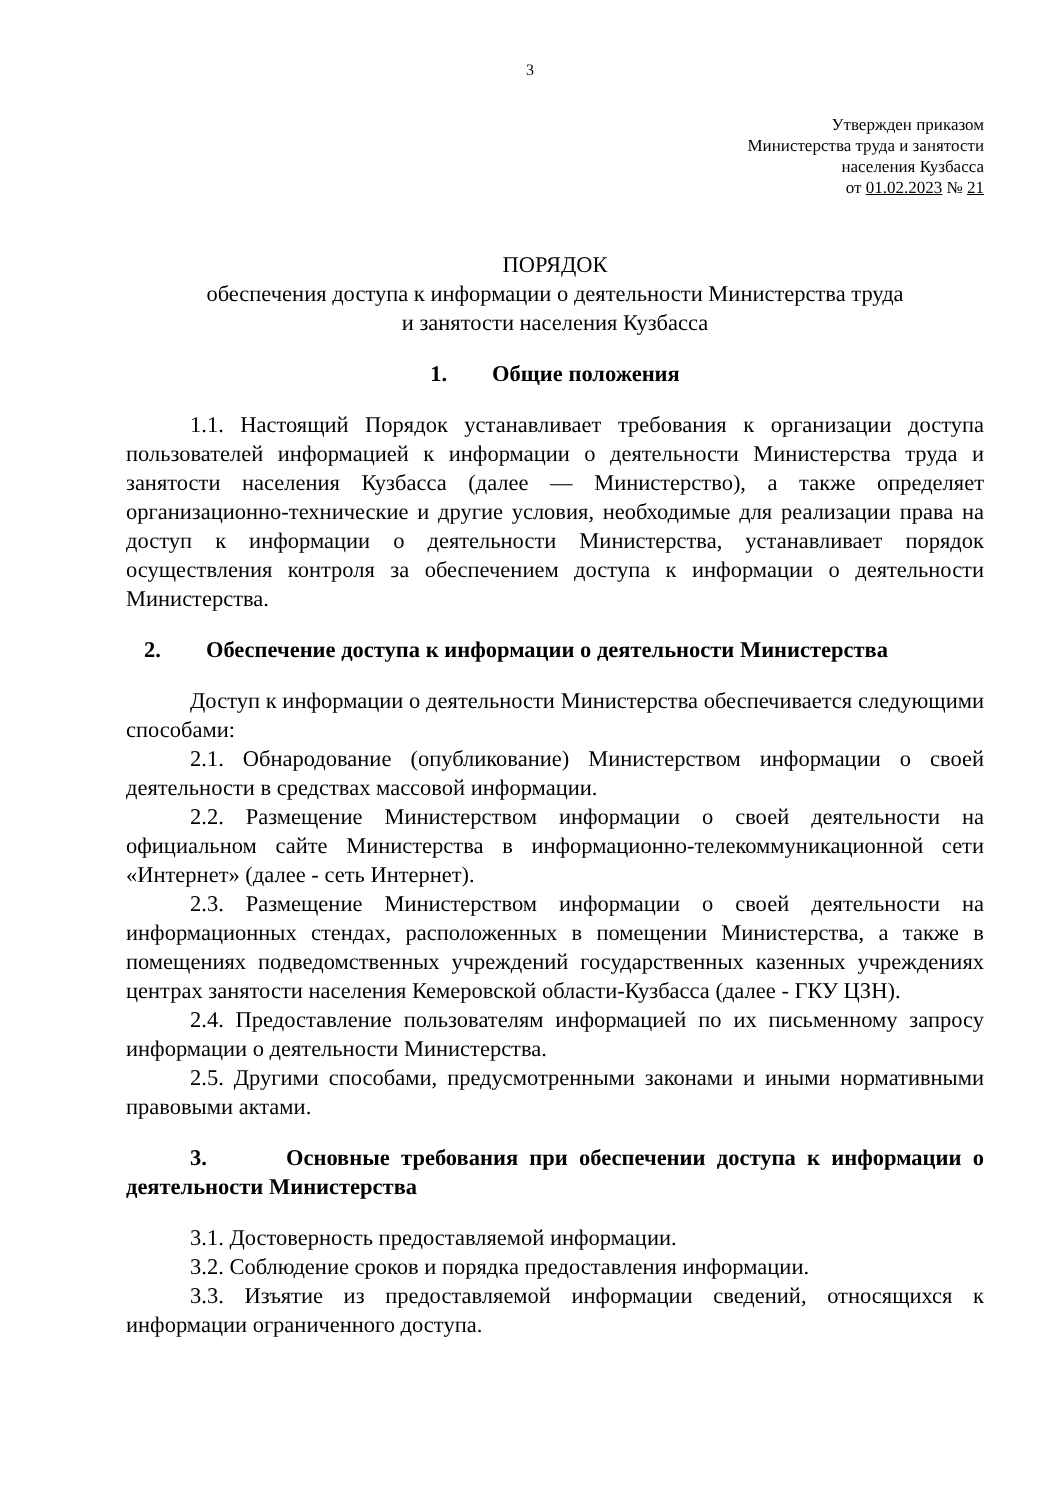3
Утвержден приказом
Министерства труда и занятости
населения Кузбасса
от 01.02.2023 № 21
ПОРЯДОК
обеспечения доступа к информации о деятельности Министерства труда
и занятости населения Кузбасса
1. Общие положения
1.1. Настоящий Порядок устанавливает требования к организации доступа пользователей информацией к информации о деятельности Министерства труда и занятости населения Кузбасса (далее — Министерство), а также определяет организационно-технические и другие условия, необходимые для реализации права на доступ к информации о деятельности Министерства, устанавливает порядок осуществления контроля за обеспечением доступа к информации о деятельности Министерства.
2. Обеспечение доступа к информации о деятельности Министерства
Доступ к информации о деятельности Министерства обеспечивается следующими способами:
2.1. Обнародование (опубликование) Министерством информации о своей деятельности в средствах массовой информации.
2.2. Размещение Министерством информации о своей деятельности на официальном сайте Министерства в информационно-телекоммуникационной сети «Интернет» (далее - сеть Интернет).
2.3. Размещение Министерством информации о своей деятельности на информационных стендах, расположенных в помещении Министерства, а также в помещениях подведомственных учреждений государственных казенных учреждениях центрах занятости населения Кемеровской области-Кузбасса (далее - ГКУ ЦЗН).
2.4. Предоставление пользователям информацией по их письменному запросу информации о деятельности Министерства.
2.5. Другими способами, предусмотренными законами и иными нормативными правовыми актами.
3. Основные требования при обеспечении доступа к информации о деятельности Министерства
3.1. Достоверность предоставляемой информации.
3.2. Соблюдение сроков и порядка предоставления информации.
3.3. Изъятие из предоставляемой информации сведений, относящихся к информации ограниченного доступа.